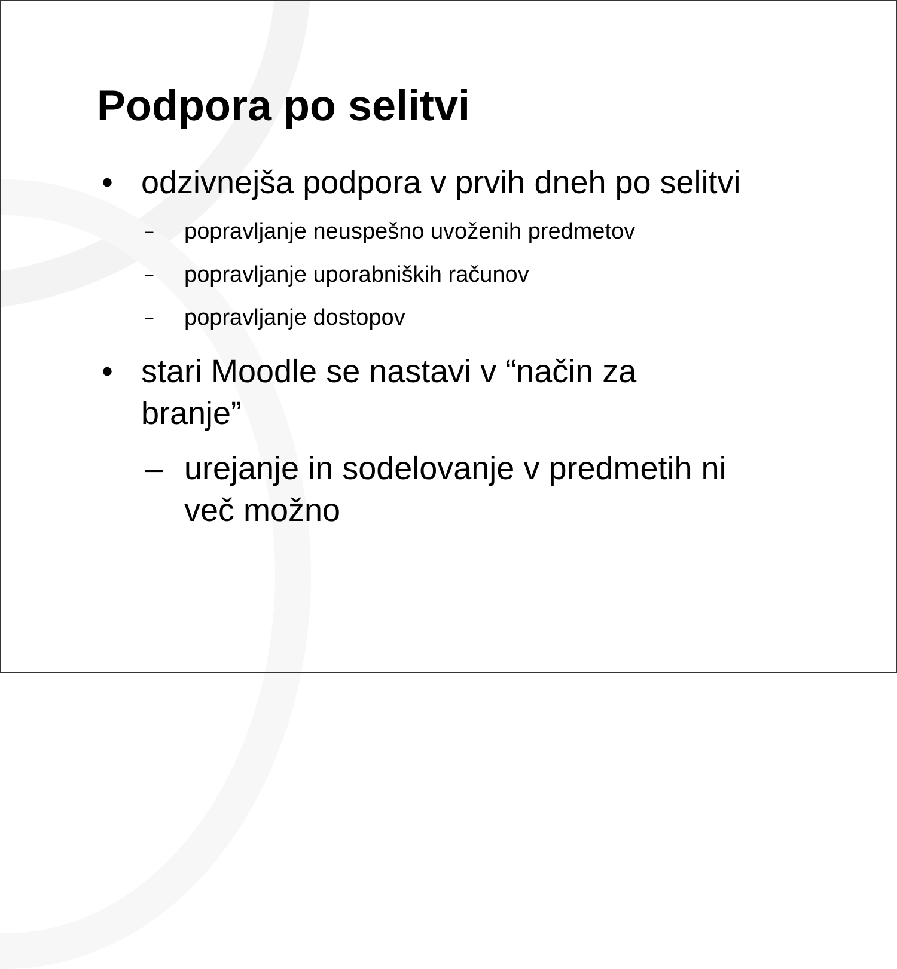Podpora po selitvi
• odzivnejša podpora v prvih dneh po selitvi
– popravljanje neuspešno uvoženih predmetov
– popravljanje uporabniških računov
– popravljanje dostopov
• stari Moodle se nastavi v “način za
branje”
– urejanje in sodelovanje v predmetih ni
več možno